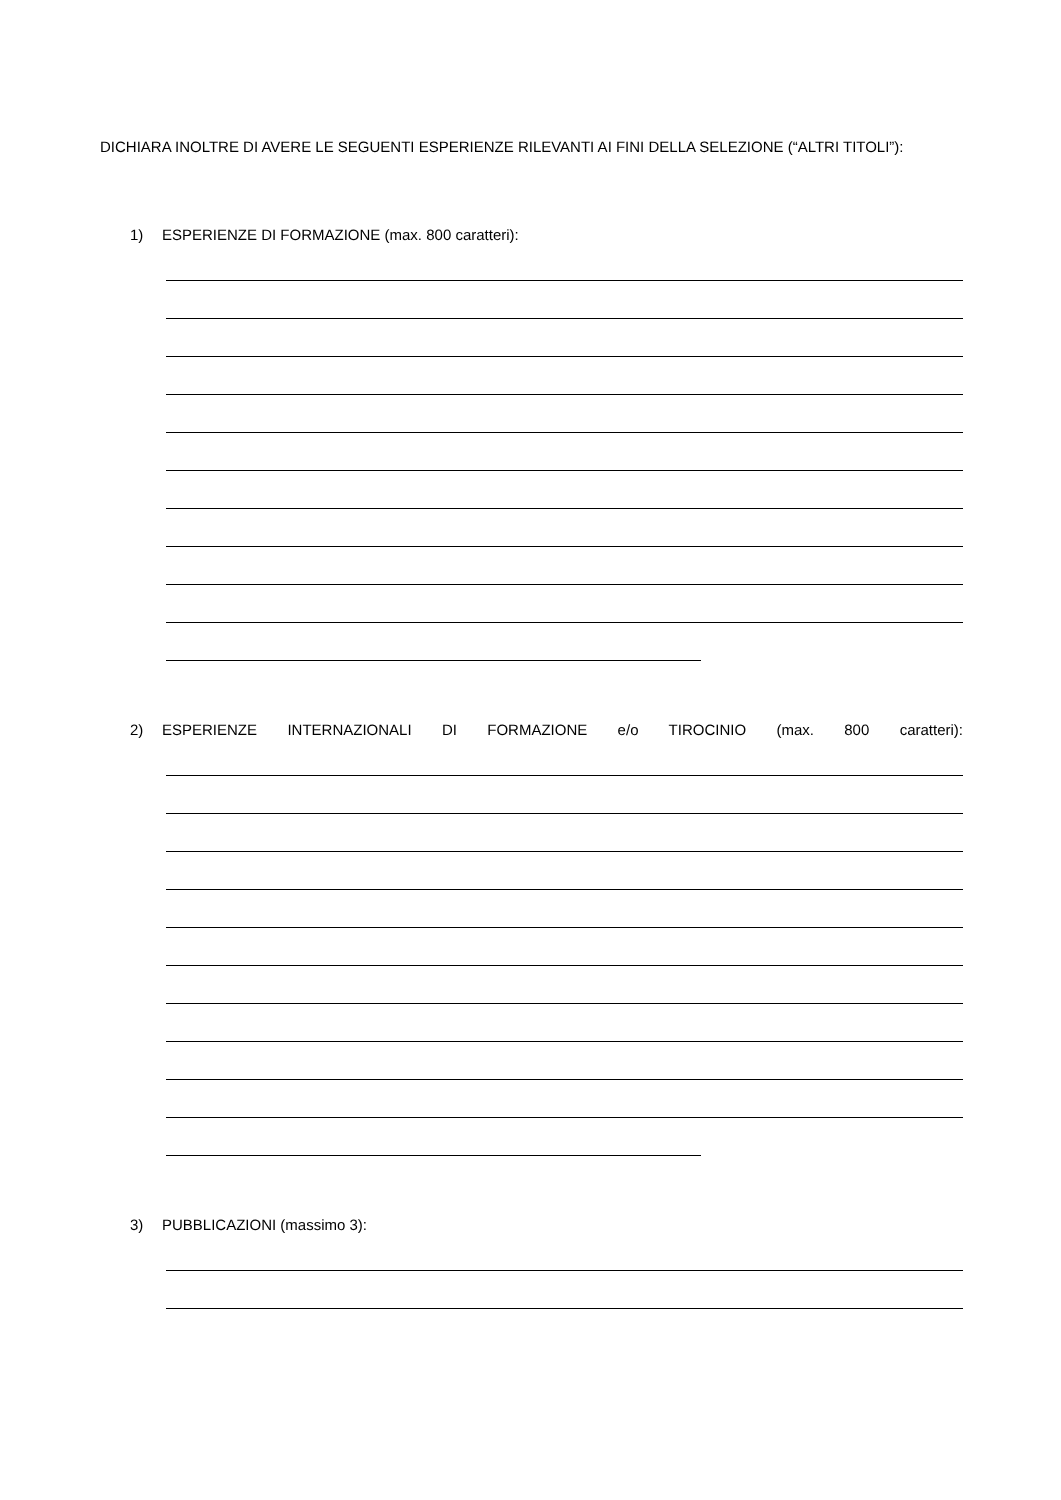DICHIARA INOLTRE DI AVERE LE SEGUENTI ESPERIENZE RILEVANTI AI FINI DELLA SELEZIONE (“ALTRI TITOLI”):
1) ESPERIENZE DI FORMAZIONE (max. 800 caratteri):
2) ESPERIENZE INTERNAZIONALI DI FORMAZIONE e/o TIROCINIO (max. 800 caratteri):
3) PUBBLICAZIONI (massimo 3):